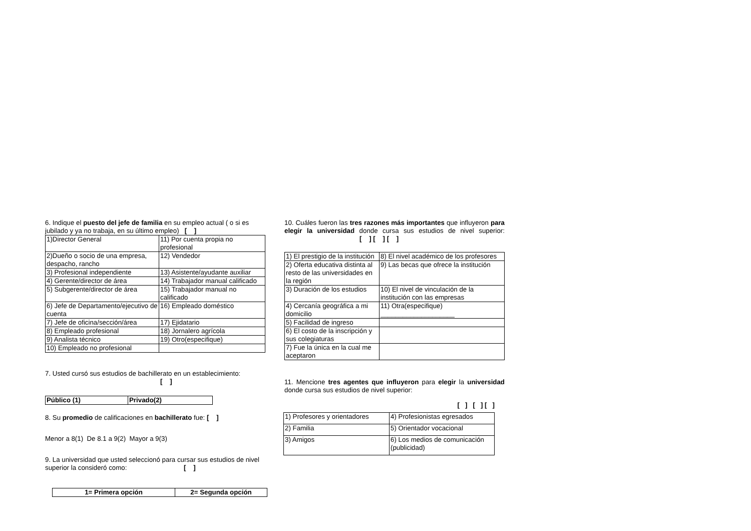6. Indique el puesto del jefe de familia en su empleo actual ( o si es jubilado y ya no trabaja, en su último empleo) [ ]
| 1)Director General | 11) Por cuenta propia no profesional |
| 2)Dueño o socio de una empresa, despacho, rancho | 12) Vendedor |
| 3) Profesional independiente | 13) Asistente/ayudante auxiliar |
| 4) Gerente/director de área | 14) Trabajador manual calificado |
| 5) Subgerente/director de área | 15) Trabajador manual no calificado |
| 6) Jefe de Departamento/ejecutivo de cuenta | 16) Empleado doméstico |
| 7) Jefe de oficina/sección/área | 17) Ejidatario |
| 8) Empleado profesional | 18) Jornalero agrícola |
| 9) Analista técnico | 19) Otro(especifique) |
| 10) Empleado no profesional | |
7. Usted cursó sus estudios de bachillerato en un establecimiento: [ ]
| Público (1) | Privado(2) |
8. Su promedio de calificaciones en bachillerato fue: [ ]
Menor a 8(1) De 8.1 a 9(2) Mayor a 9(3)
9. La universidad que usted seleccionó para cursar sus estudios de nivel superior la consideró como: [ ]
| 1= Primera opción | 2= Segunda opción |
10. Cuáles fueron las tres razones más importantes que influyeron para elegir la universidad donde cursa sus estudios de nivel superior: [ ] [ ] [ ]
| 1) El prestigio de la institución | 8) El nivel académico de los profesores |
| 2) Oferta educativa distinta al resto de las universidades en la región | 9) Las becas que ofrece la institución |
| 3) Duración de los estudios | 10) El nivel de vinculación de la institución con las empresas |
| 4) Cercanía geográfica a mi domicilio | 11) Otra(especifique) ____________________ |
| 5) Facilidad de ingreso | |
| 6) El costo de la inscripción y sus colegiaturas | |
| 7) Fue la única en la cual me aceptaron | |
11. Mencione tres agentes que influyeron para elegir la universidad donde cursa sus estudios de nivel superior:
[ ] [ ] [ ]
| 1) Profesores y orientadores | 4) Profesionistas egresados |
| 2) Familia | 5) Orientador vocacional |
| 3) Amigos | 6) Los medios de comunicación (publicidad) |